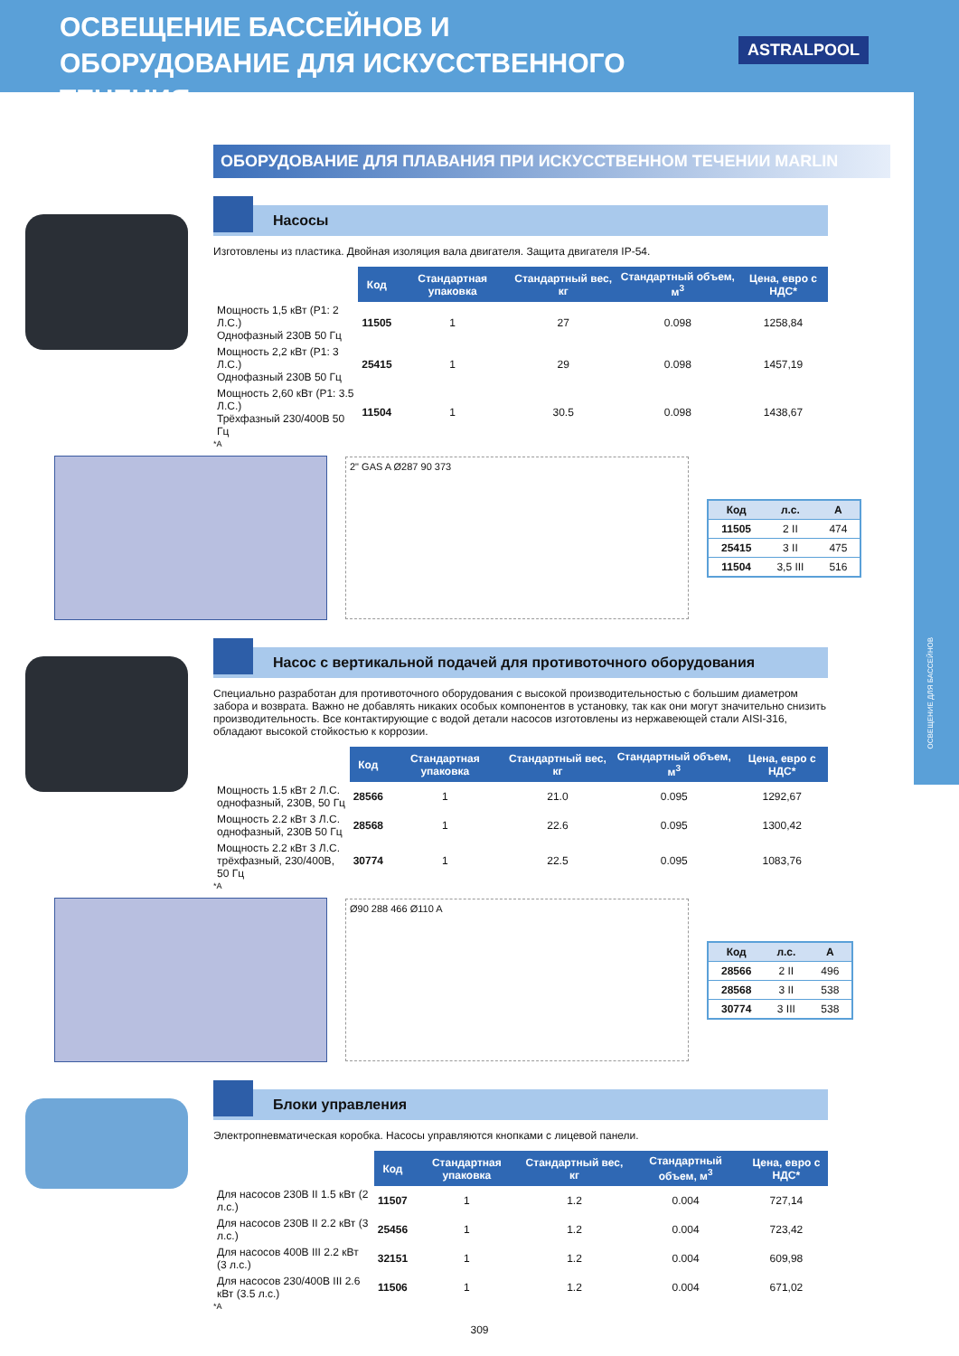ОСВЕЩЕНИЕ ДЛЯ БАССЕЙНОВ
ОСВЕЩЕНИЕ БАССЕЙНОВ И ОБОРУДОВАНИЕ ДЛЯ ИСКУССТВЕННОГО ТЕЧЕНИЯ
ASTRALPOOL
ОБОРУДОВАНИЕ ДЛЯ ПЛАВАНИЯ ПРИ ИСКУССТВЕННОМ ТЕЧЕНИИ MARLIN
Насосы
Изготовлены из пластика. Двойная изоляция вала двигателя. Защита двигателя IP-54.
| | Код | Стандартная упаковка | Стандартный вес, кг | Стандартный объем, м<sup>3</sup> | Цена, евро с НДС* |
| --- | --- | --- | --- | --- | --- |
| Мощность 1,5 кВт (P1: 2 Л.С.) Однофазный 230В 50 Гц | 11505 | 1 | 27 | 0.098 | 1258,84 |
| Мощность 2,2 кВт (P1: 3 Л.С.) Однофазный 230В 50 Гц | 25415 | 1 | 29 | 0.098 | 1457,19 |
| Мощность 2,60 кВт (P1: 3.5 Л.С.) Трёхфазный 230/400В 50 Гц | 11504 | 1 | 30.5 | 0.098 | 1438,67 |
*A
2" GAS A Ø287 90 373
| Код | л.с. | A |
| --- | --- | --- |
| 11505 | 2 II | 474 |
| 25415 | 3 II | 475 |
| 11504 | 3,5 III | 516 |
Насос с вертикальной подачей для противоточного оборудования
Специально разработан для противоточного оборудования с высокой производительностью с большим диаметром забора и возврата. Важно не добавлять никаких особых компонентов в установку, так как они могут значительно снизить производительность. Все контактирующие с водой детали насосов изготовлены из нержавеющей стали AISI-316, обладают высокой стойкостью к коррозии.
| | Код | Стандартная упаковка | Стандартный вес, кг | Стандартный объем, м<sup>3</sup> | Цена, евро с НДС* |
| --- | --- | --- | --- | --- | --- |
| Мощность 1.5 кВт 2 Л.С. однофазный, 230В, 50 Гц | 28566 | 1 | 21.0 | 0.095 | 1292,67 |
| Мощность 2.2 кВт 3 Л.С. однофазный, 230В 50 Гц | 28568 | 1 | 22.6 | 0.095 | 1300,42 |
| Мощность 2.2 кВт 3 Л.С. трёхфазный, 230/400В, 50 Гц | 30774 | 1 | 22.5 | 0.095 | 1083,76 |
*A
Ø90 288 466 Ø110 A
| Код | л.с. | A |
| --- | --- | --- |
| 28566 | 2 II | 496 |
| 28568 | 3 II | 538 |
| 30774 | 3 III | 538 |
Блоки управления
Электропневматическая коробка. Насосы управляются кнопками с лицевой панели.
| | Код | Стандартная упаковка | Стандартный вес, кг | Стандартный объем, м<sup>3</sup> | Цена, евро с НДС* |
| --- | --- | --- | --- | --- | --- |
| Для насосов 230В II 1.5 кВт (2 л.с.) | 11507 | 1 | 1.2 | 0.004 | 727,14 |
| Для насосов 230В II 2.2 кВт (3 л.с.) | 25456 | 1 | 1.2 | 0.004 | 723,42 |
| Для насосов 400В III 2.2 кВт (3 л.с.) | 32151 | 1 | 1.2 | 0.004 | 609,98 |
| Для насосов 230/400В III 2.6 кВт (3.5 л.с.) | 11506 | 1 | 1.2 | 0.004 | 671,02 |
*A
309